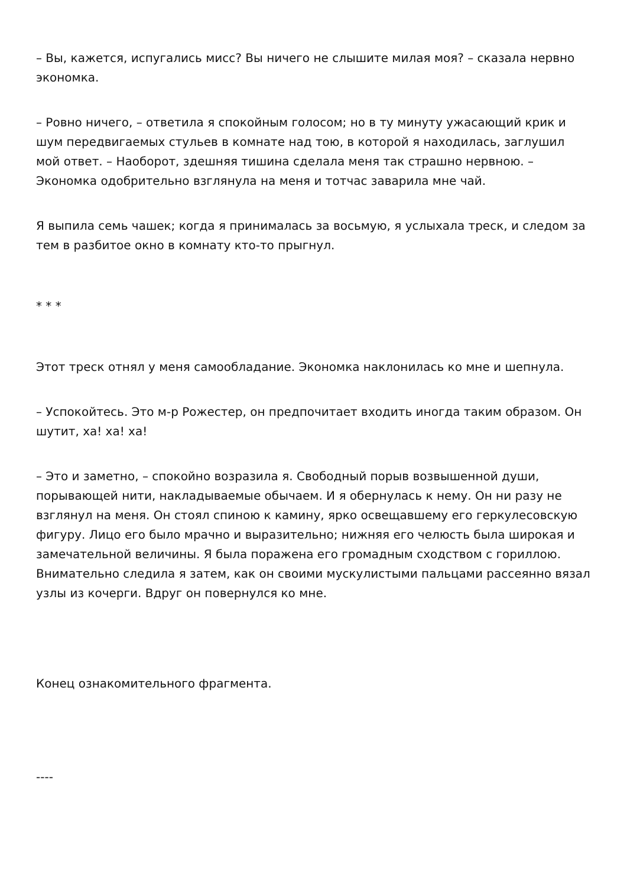– Вы, кажется, испугались мисс? Вы ничего не слышите милая моя? – сказала нервно экономка.
– Ровно ничего, – ответила я спокойным голосом; но в ту минуту ужасающий крик и шум передвигаемых стульев в комнате над тою, в которой я находилась, заглушил мой ответ. – Наоборот, здешняя тишина сделала меня так страшно нервною. – Экономка одобрительно взглянула на меня и тотчас заварила мне чай.
Я выпила семь чашек; когда я принималась за восьмую, я услыхала треск, и следом за тем в разбитое окно в комнату кто-то прыгнул.
* * *
Этот треск отнял у меня самообладание. Экономка наклонилась ко мне и шепнула.
– Успокойтесь. Это м-р Рожестер, он предпочитает входить иногда таким образом. Он шутит, ха! ха! ха!
– Это и заметно, – спокойно возразила я. Свободный порыв возвышенной души, порывающей нити, накладываемые обычаем. И я обернулась к нему. Он ни разу не взглянул на меня. Он стоял спиною к камину, ярко освещавшему его геркулесовскую фигуру. Лицо его было мрачно и выразительно; нижняя его челюсть была широкая и замечательной величины. Я была поражена его громадным сходством с гориллою. Внимательно следила я затем, как он своими мускулистыми пальцами рассеянно вязал узлы из кочерги. Вдруг он повернулся ко мне.
Конец ознакомительного фрагмента.
----